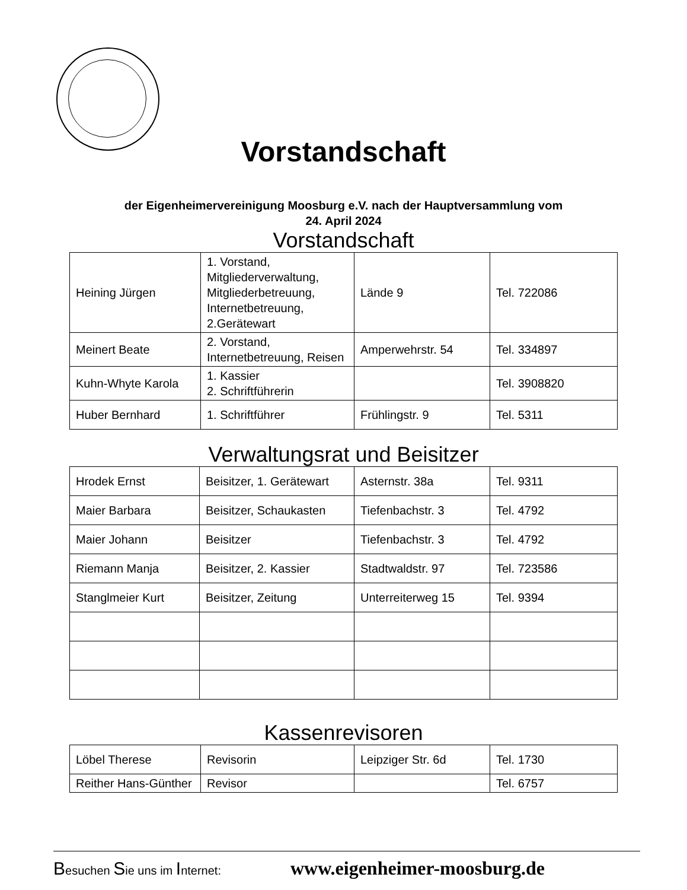Vorstandschaft
der Eigenheimervereinigung Moosburg e.V. nach der Hauptversammlung vom
24. April 2024
Vorstandschaft
| Heining Jürgen | 1. Vorstand, Mitgliederverwaltung, Mitgliederbetreuung, Internetbetreuung, 2.Gerätewart | Lände 9 | Tel. 722086 |
| Meinert Beate | 2. Vorstand, Internetbetreuung, Reisen | Amperwehrstr. 54 | Tel. 334897 |
| Kuhn-Whyte Karola | 1. Kassier 2. Schriftführerin | | Tel. 3908820 |
| Huber Bernhard | 1. Schriftführer | Frühlingstr. 9 | Tel. 5311 |
Verwaltungsrat und Beisitzer
| Hrodek Ernst | Beisitzer, 1. Gerätewart | Asternstr. 38a | Tel. 9311 |
| Maier Barbara | Beisitzer, Schaukasten | Tiefenbachstr. 3 | Tel. 4792 |
| Maier Johann | Beisitzer | Tiefenbachstr. 3 | Tel. 4792 |
| Riemann Manja | Beisitzer, 2. Kassier | Stadtwaldstr. 97 | Tel. 723586 |
| Stanglmeier Kurt | Beisitzer, Zeitung | Unterreiterweg 15 | Tel. 9394 |
Kassenrevisoren
| Löbel Therese | Revisorin | Leipziger Str. 6d | Tel. 1730 |
| Reither Hans-Günther | Revisor | | Tel. 6757 |
Besuchen Sie uns im Internet:
www.eigenheimer-moosburg.de